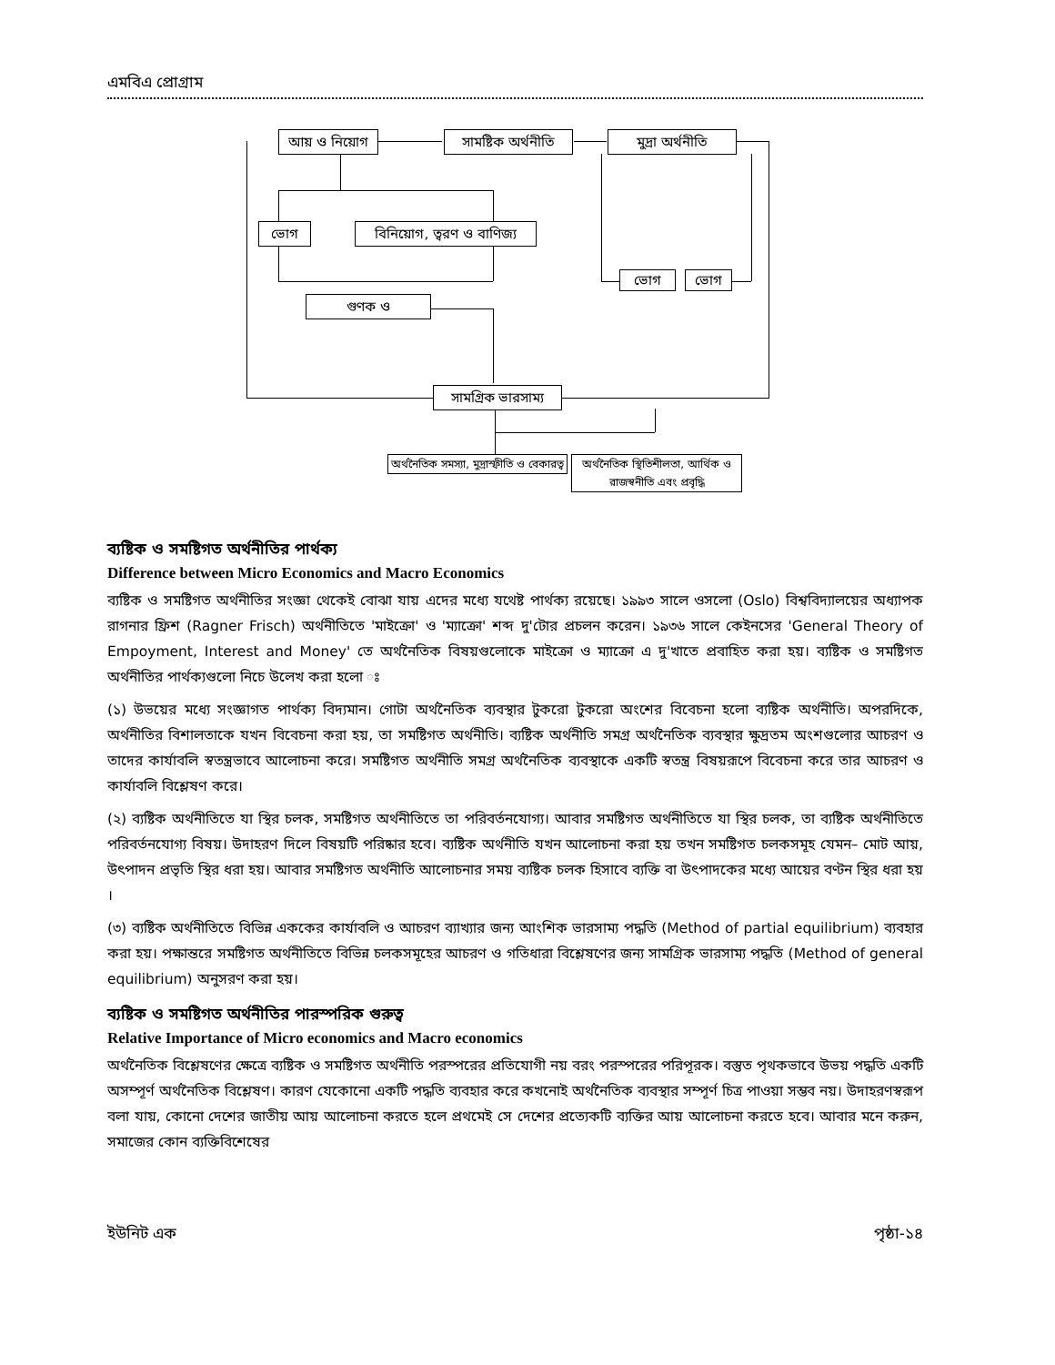এমবিএ প্রোগ্রাম
আয় ও নিয়োগ
সামষ্টিক অর্থনীতি
মুদ্রা অর্থনীতি
ভোগ
বিনিয়োগ, ত্বরণ ও বাণিজ্য
ভোগ ভোগ
গুণক ও
সামগ্রিক ভারসাম্য
অর্থনৈতিক সমস্যা, মুদ্রাস্ফীতি ও বেকারত্ব
অর্থনৈতিক স্থিতিশীলতা, আর্থিক ও রাজস্বনীতি এবং প্রবৃদ্ধি
ব্যষ্টিক ও সমষ্টিগত অর্থনীতির পার্থক্য
Difference between Micro Economics and Macro Economics
ব্যষ্টিক ও সমষ্টিগত অর্থনীতির সংজ্ঞা থেকেই বোঝা যায় এদের মধ্যে যথেষ্ট পার্থক্য রয়েছে। ১৯৯৩ সালে ওসলো (Oslo) বিশ্ববিদ্যালয়ের অধ্যাপক রাগনার ফ্রিশ (Ragner Frisch) অর্থনীতিতে 'মাইক্রো' ও 'ম্যাক্রো' শব্দ দু'টোর প্রচলন করেন। ১৯৩৬ সালে কেইনসের 'General Theory of Empoyment, Interest and Money' তে অর্থনৈতিক বিষয়গুলোকে মাইক্রো ও ম্যাক্রো এ দু'খাতে প্রবাহিত করা হয়। ব্যষ্টিক ও সমষ্টিগত অর্থনীতির পার্থক্যগুলো নিচে উলেখ করা হলো ঃ
(১) উভয়ের মধ্যে সংজ্ঞাগত পার্থক্য বিদ্যমান। গোটা অর্থনৈতিক ব্যবস্থার টুকরো টুকরো অংশের বিবেচনা হলো ব্যষ্টিক অর্থনীতি। অপরদিকে, অর্থনীতির বিশালতাকে যখন বিবেচনা করা হয়, তা সমষ্টিগত অর্থনীতি। ব্যষ্টিক অর্থনীতি সমগ্র অর্থনৈতিক ব্যবস্থার ক্ষুদ্রতম অংশগুলোর আচরণ ও তাদের কার্যাবলি স্বতন্ত্রভাবে আলোচনা করে। সমষ্টিগত অর্থনীতি সমগ্র অর্থনৈতিক ব্যবস্থাকে একটি স্বতন্ত্র বিষয়রূপে বিবেচনা করে তার আচরণ ও কার্যাবলি বিশ্লেষণ করে।
(২) ব্যষ্টিক অর্থনীতিতে যা স্থির চলক, সমষ্টিগত অর্থনীতিতে তা পরিবর্তনযোগ্য। আবার সমষ্টিগত অর্থনীতিতে যা স্থির চলক, তা ব্যষ্টিক অর্থনীতিতে পরিবর্তনযোগ্য বিষয়। উদাহরণ দিলে বিষয়টি পরিষ্কার হবে। ব্যষ্টিক অর্থনীতি যখন আলোচনা করা হয় তখন সমষ্টিগত চলকসমূহ যেমন– মোট আয়, উৎপাদন প্রভৃতি স্থির ধরা হয়। আবার সমষ্টিগত অর্থনীতি আলোচনার সময় ব্যষ্টিক চলক হিসাবে ব্যক্তি বা উৎপাদকের মধ্যে আয়ের বণ্টন স্থির ধরা হয় ।
(৩) ব্যষ্টিক অর্থনীতিতে বিভিন্ন এককের কার্যাবলি ও আচরণ ব্যাখ্যার জন্য আংশিক ভারসাম্য পদ্ধতি (Method of partial equilibrium) ব্যবহার করা হয়। পক্ষান্তরে সমষ্টিগত অর্থনীতিতে বিভিন্ন চলকসমূহের আচরণ ও গতিধারা বিশ্লেষণের জন্য সামগ্রিক ভারসাম্য পদ্ধতি (Method of general equilibrium) অনুসরণ করা হয়।
ব্যষ্টিক ও সমষ্টিগত অর্থনীতির পারস্পরিক গুরুত্ব
Relative Importance of Micro economics and Macro economics
অর্থনৈতিক বিশ্লেষণের ক্ষেত্রে ব্যষ্টিক ও সমষ্টিগত অর্থনীতি পরস্পরের প্রতিযোগী নয় বরং পরস্পরের পরিপূরক। বস্তুত পৃথকভাবে উভয় পদ্ধতি একটি অসম্পূর্ণ অর্থনৈতিক বিশ্লেষণ। কারণ যেকোনো একটি পদ্ধতি ব্যবহার করে কখনোই অর্থনৈতিক ব্যবস্থার সম্পূর্ণ চিত্র পাওয়া সম্ভব নয়। উদাহরণস্বরূপ বলা যায়, কোনো দেশের জাতীয় আয় আলোচনা করতে হলে প্রথমেই সে দেশের প্রত্যেকটি ব্যক্তির আয় আলোচনা করতে হবে। আবার মনে করুন, সমাজের কোন ব্যক্তিবিশেষের
ইউনিট এক পৃষ্ঠা-১৪